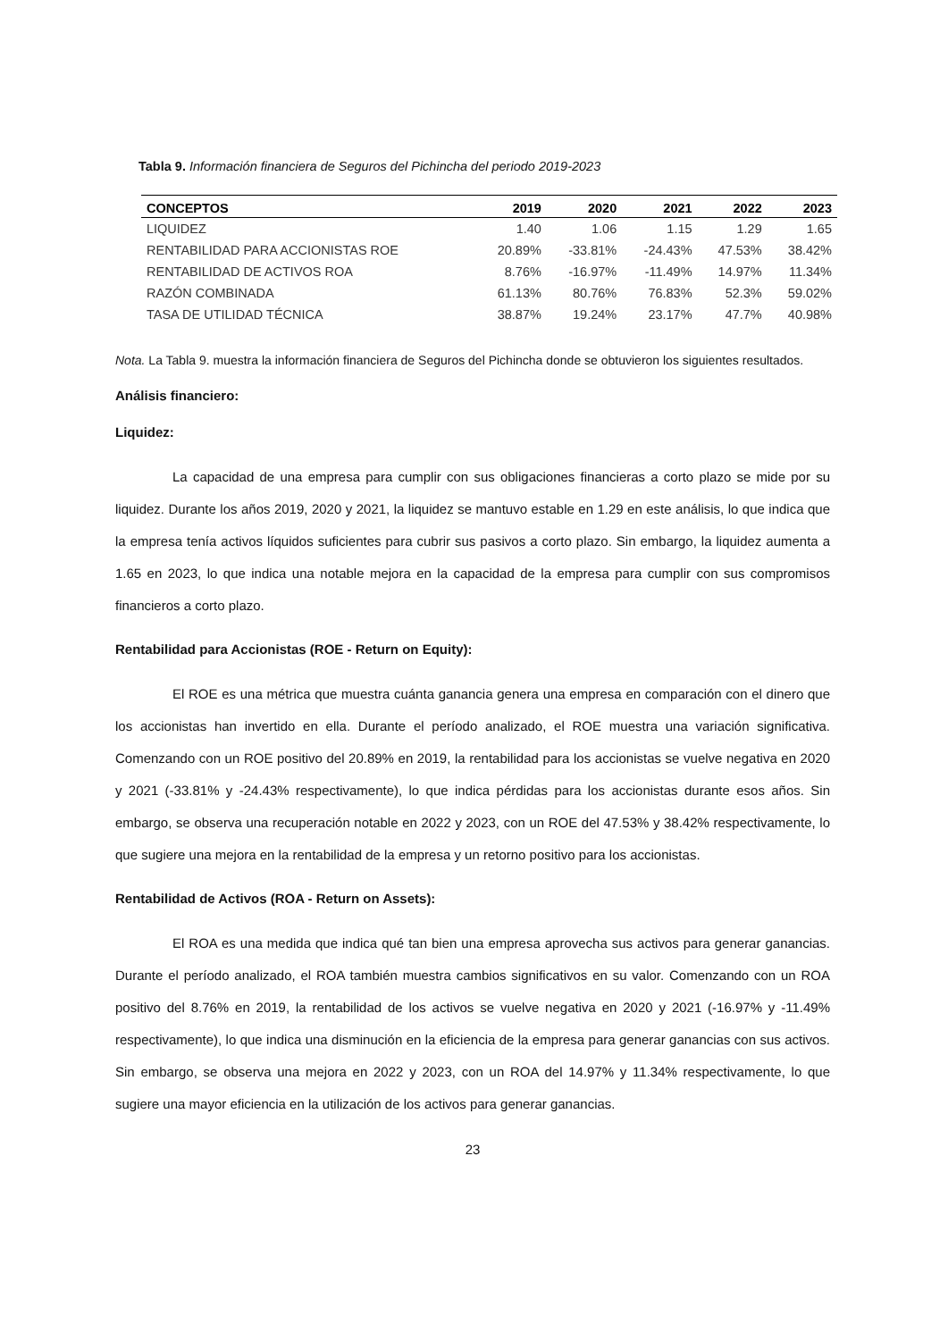Tabla 9. Información financiera de Seguros del Pichincha del periodo 2019-2023
| CONCEPTOS | 2019 | 2020 | 2021 | 2022 | 2023 |
| --- | --- | --- | --- | --- | --- |
| LIQUIDEZ | 1.40 | 1.06 | 1.15 | 1.29 | 1.65 |
| RENTABILIDAD PARA ACCIONISTAS ROE | 20.89% | -33.81% | -24.43% | 47.53% | 38.42% |
| RENTABILIDAD DE ACTIVOS ROA | 8.76% | -16.97% | -11.49% | 14.97% | 11.34% |
| RAZÓN COMBINADA | 61.13% | 80.76% | 76.83% | 52.3% | 59.02% |
| TASA DE UTILIDAD TÉCNICA | 38.87% | 19.24% | 23.17% | 47.7% | 40.98% |
Nota. La Tabla 9. muestra la información financiera de Seguros del Pichincha donde se obtuvieron los siguientes resultados.
Análisis financiero:
Liquidez:
La capacidad de una empresa para cumplir con sus obligaciones financieras a corto plazo se mide por su liquidez. Durante los años 2019, 2020 y 2021, la liquidez se mantuvo estable en 1.29 en este análisis, lo que indica que la empresa tenía activos líquidos suficientes para cubrir sus pasivos a corto plazo. Sin embargo, la liquidez aumenta a 1.65 en 2023, lo que indica una notable mejora en la capacidad de la empresa para cumplir con sus compromisos financieros a corto plazo.
Rentabilidad para Accionistas (ROE - Return on Equity):
El ROE es una métrica que muestra cuánta ganancia genera una empresa en comparación con el dinero que los accionistas han invertido en ella. Durante el período analizado, el ROE muestra una variación significativa. Comenzando con un ROE positivo del 20.89% en 2019, la rentabilidad para los accionistas se vuelve negativa en 2020 y 2021 (-33.81% y -24.43% respectivamente), lo que indica pérdidas para los accionistas durante esos años. Sin embargo, se observa una recuperación notable en 2022 y 2023, con un ROE del 47.53% y 38.42% respectivamente, lo que sugiere una mejora en la rentabilidad de la empresa y un retorno positivo para los accionistas.
Rentabilidad de Activos (ROA - Return on Assets):
El ROA es una medida que indica qué tan bien una empresa aprovecha sus activos para generar ganancias. Durante el período analizado, el ROA también muestra cambios significativos en su valor. Comenzando con un ROA positivo del 8.76% en 2019, la rentabilidad de los activos se vuelve negativa en 2020 y 2021 (-16.97% y -11.49% respectivamente), lo que indica una disminución en la eficiencia de la empresa para generar ganancias con sus activos. Sin embargo, se observa una mejora en 2022 y 2023, con un ROA del 14.97% y 11.34% respectivamente, lo que sugiere una mayor eficiencia en la utilización de los activos para generar ganancias.
23